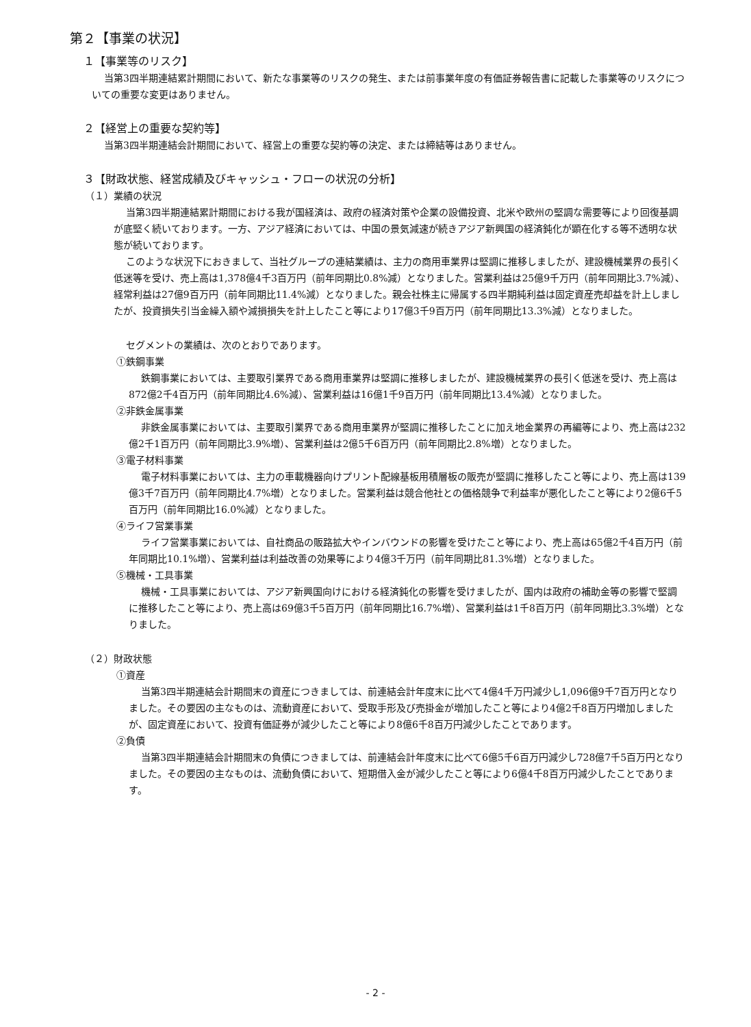第２【事業の状況】
１【事業等のリスク】
当第3四半期連結累計期間において、新たな事業等のリスクの発生、または前事業年度の有価証券報告書に記載した事業等のリスクについての重要な変更はありません。
２【経営上の重要な契約等】
当第3四半期連結会計期間において、経営上の重要な契約等の決定、または締結等はありません。
３【財政状態、経営成績及びキャッシュ・フローの状況の分析】
（１）業績の状況
当第3四半期連結累計期間における我が国経済は、政府の経済対策や企業の設備投資、北米や欧州の堅調な需要等により回復基調が底堅く続いております。一方、アジア経済においては、中国の景気減速が続きアジア新興国の経済鈍化が顕在化する等不透明な状態が続いております。
このような状況下におきまして、当社グループの連結業績は、主力の商用車業界は堅調に推移しましたが、建設機械業界の長引く低迷等を受け、売上高は1,378億4千3百万円（前年同期比0.8%減）となりました。営業利益は25億9千万円（前年同期比3.7%減）、経常利益は27億9百万円（前年同期比11.4%減）となりました。親会社株主に帰属する四半期純利益は固定資産売却益を計上しましたが、投資損失引当金繰入額や減損損失を計上したこと等により17億3千9百万円（前年同期比13.3%減）となりました。
セグメントの業績は、次のとおりであります。
①鉄鋼事業
鉄鋼事業においては、主要取引業界である商用車業界は堅調に推移しましたが、建設機械業界の長引く低迷を受け、売上高は872億2千4百万円（前年同期比4.6%減）、営業利益は16億1千9百万円（前年同期比13.4%減）となりました。
②非鉄金属事業
非鉄金属事業においては、主要取引業界である商用車業界が堅調に推移したことに加え地金業界の再編等により、売上高は232億2千1百万円（前年同期比3.9%増）、営業利益は2億5千6百万円（前年同期比2.8%増）となりました。
③電子材料事業
電子材料事業においては、主力の車載機器向けプリント配線基板用積層板の販売が堅調に推移したこと等により、売上高は139億3千7百万円（前年同期比4.7%増）となりました。営業利益は競合他社との価格競争で利益率が悪化したこと等により2億6千5百万円（前年同期比16.0%減）となりました。
④ライフ営業事業
ライフ営業事業においては、自社商品の販路拡大やインバウンドの影響を受けたこと等により、売上高は65億2千4百万円（前年同期比10.1%増）、営業利益は利益改善の効果等により4億3千万円（前年同期比81.3%増）となりました。
⑤機械・工具事業
機械・工具事業においては、アジア新興国向けにおける経済鈍化の影響を受けましたが、国内は政府の補助金等の影響で堅調に推移したこと等により、売上高は69億3千5百万円（前年同期比16.7%増）、営業利益は1千8百万円（前年同期比3.3%増）となりました。
（２）財政状態
①資産
当第3四半期連結会計期間末の資産につきましては、前連結会計年度末に比べて4億4千万円減少し1,096億9千7百万円となりました。その要因の主なものは、流動資産において、受取手形及び売掛金が増加したこと等により4億2千8百万円増加しましたが、固定資産において、投資有価証券が減少したこと等により8億6千8百万円減少したことであります。
②負債
当第3四半期連結会計期間末の負債につきましては、前連結会計年度末に比べて6億5千6百万円減少し728億7千5百万円となりました。その要因の主なものは、流動負債において、短期借入金が減少したこと等により6億4千8百万円減少したことであります。
- 2 -